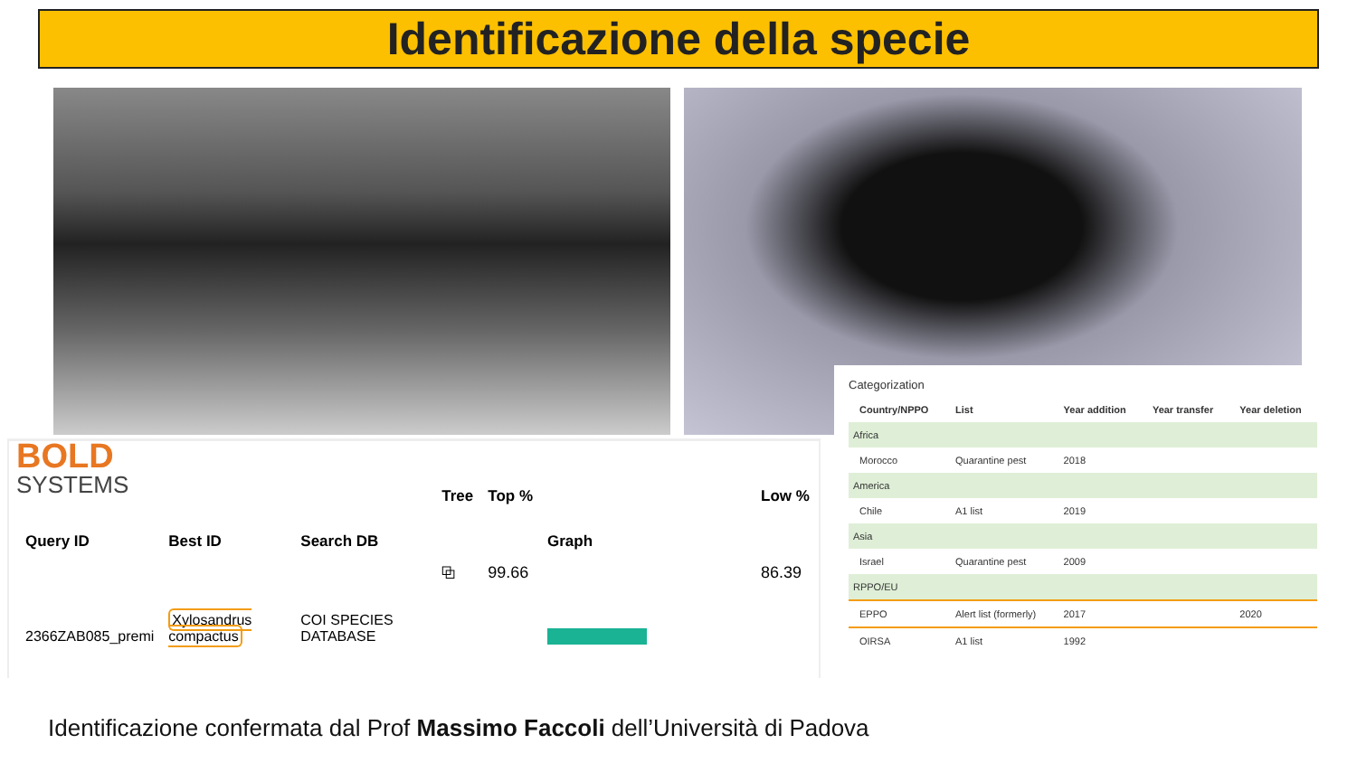Identificazione della specie
BOLD
SYSTEMS
| Query ID | Best ID | Search DB | Tree | Top % | Graph | Low % |
| --- | --- | --- | --- | --- | --- | --- |
| 2366ZAB085_premi | Xylosandrus compactus | COI SPECIES DATABASE | ⧉ | 99.66 | | 86.39 |
Categorization
| Country/NPPO | List | Year addition | Year transfer | Year deletion |
| --- | --- | --- | --- | --- |
| Africa | | | | |
| Morocco | Quarantine pest | 2018 | | |
| America | | | | |
| Chile | A1 list | 2019 | | |
| Asia | | | | |
| Israel | Quarantine pest | 2009 | | |
| RPPO/EU | | | | |
| EPPO | Alert list (formerly) | 2017 | | 2020 |
| OIRSA | A1 list | 1992 | | |
Identificazione confermata dal Prof Massimo Faccoli dell’Università di Padova